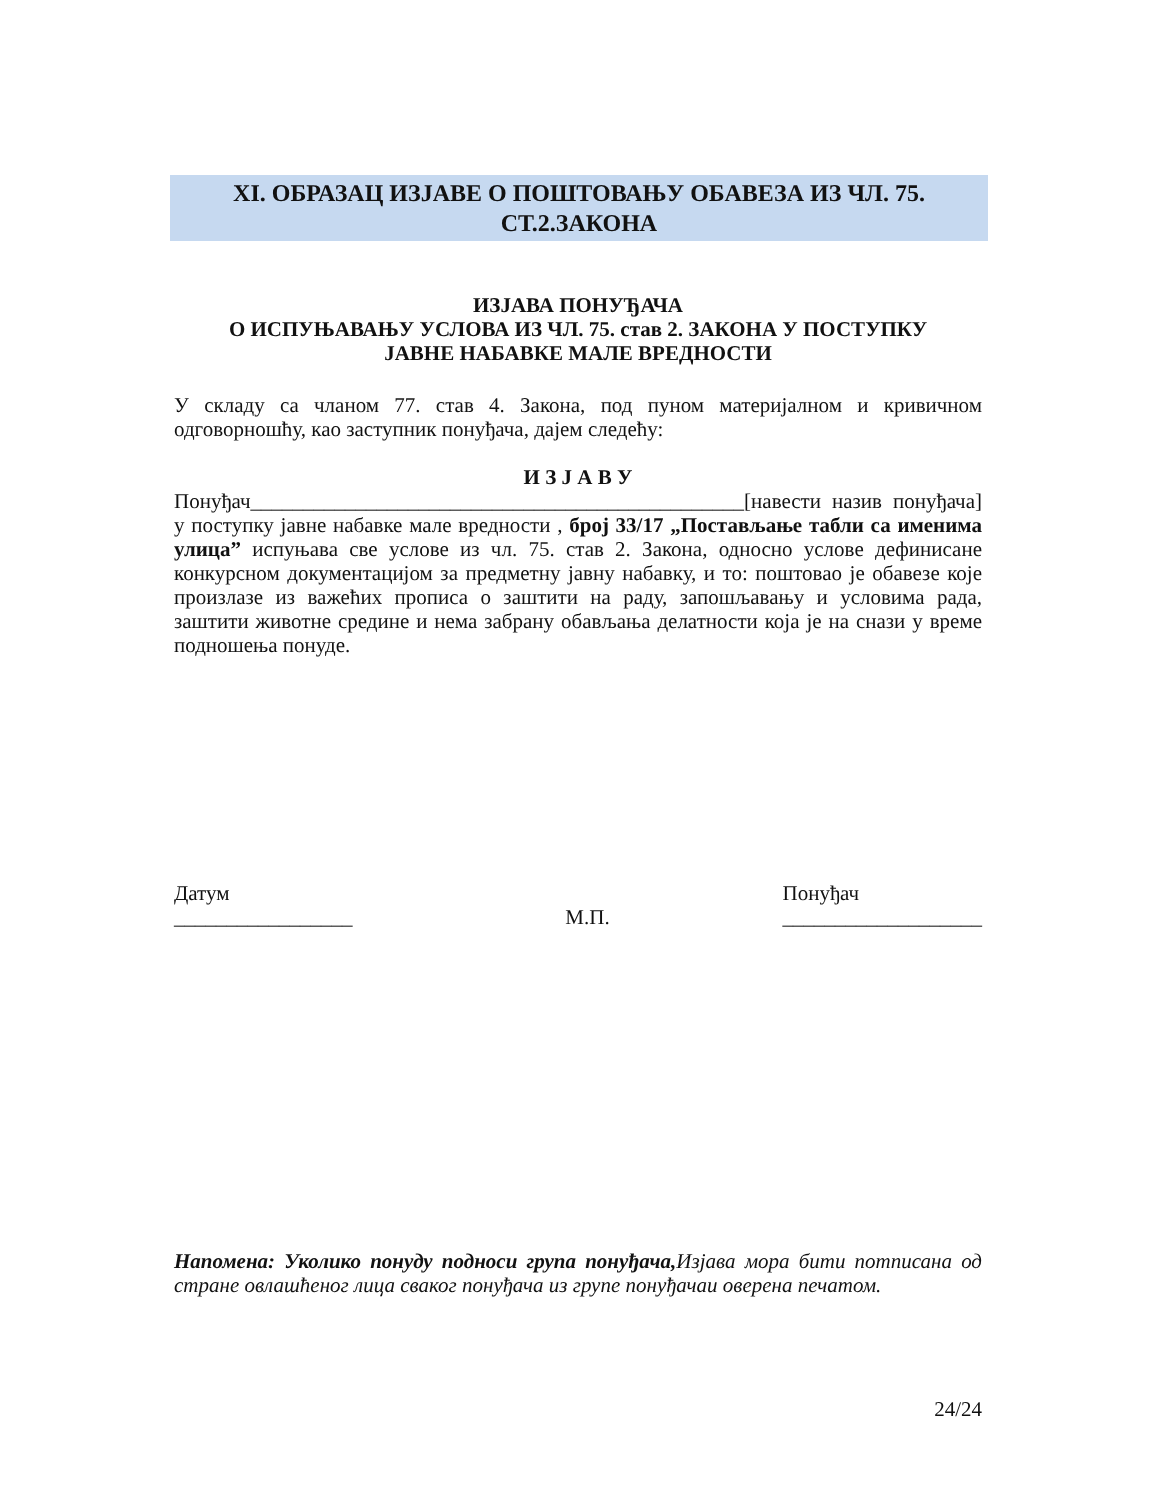XI. ОБРАЗАЦ ИЗЈАВЕ О ПОШТОВАЊУ ОБАВЕЗА ИЗ ЧЛ. 75.
СТ.2.ЗАКОНА
ИЗЈАВА ПОНУЂАЧА
О ИСПУЊАВАЊУ УСЛОВА ИЗ ЧЛ. 75. став 2. ЗАКОНА У ПОСТУПКУ
ЈАВНЕ НАБАВКЕ МАЛЕ ВРЕДНОСТИ
У складу са чланом 77. став 4. Закона, под пуном материјалном и кривичном одговорношћу, као заступник понуђача, дајем следећу:
И З Ј А В У
Понуђач_______________________________________________[навести назив понуђача] у поступку јавне набавке мале вредности , број 33/17 „Постављање табли са именима улица” испуњава све услове из чл. 75. став 2. Закона, односно услове дефинисане конкурсном документацијом за предметну јавну набавку, и то: поштовао је обавезе које произлазе из важећих прописа о заштити на раду, запошљавању и условима рада, заштити животне средине и нема забрану обављања делатности која је на снази у време подношења понуде.
Датум
_________________
М.П.
Понуђач
___________________
Напомена: Уколико понуду подноси група понуђача, Изјава мора бити потписана од стране овлашћеног лица сваког понуђача из групе понуђачаи оверена печатом.
24/24